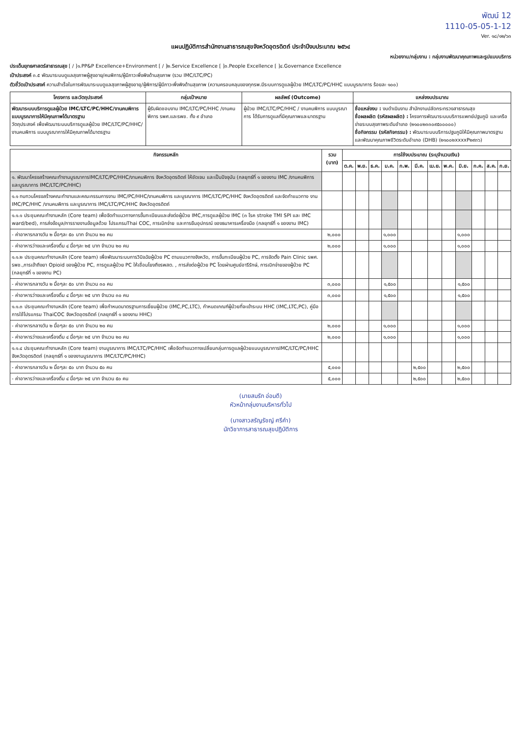พัฒน์ 12
1110-05-05-1-12
Ver. ๑๘/๑๒/๖๓
แผนปฏิบัติการสำนักงานสาธารณสุขจังหวัดอุตรดิตถ์ ประจำปีงบประมาณ ๒๕๖๔
หน่วยงาน/กลุ่มงาน : กลุ่มงานพัฒนาคุณภาพและรูปแบบบริการ
ประเด็นยุทธศาสตร์สาธารณสุข [ / ]๑.PP&P Excellence+Environment [ / ]๒.Service Excellence [ ]๓.People Excellence [ ]๔.Governance Excellence
เป้าประสงค์ ๓.๕ พัฒนาระบบดูแลสุขภาพผู้สูงอายุ/คนพิการ/ผู้มีภาวะพึ่งพิงด้านสุขภาพ (รวม IMC/LTC/PC)
ตัวชี้วัดเป้าประสงค์ ความสำเร็จในการพัฒนาระบบดูแลสุขภาพผู้สูงอายุ/ผู้พิการ/ผู้มีภาวะพึ่งพิงด้านสุขภาพ (ความครอบคลุมของทุกรพ.มีระบบการดูแลผู้ป่วย IMC/LTC/PC/HHC แบบบูรณาการ ร้อยละ ๑๐๐)
| โครงการ และวัตถุประสงค์ | กลุ่มเป้าหมาย | ผลลัพธ์ (Outcome) | แหล่งงบประมาณ |
| --- | --- | --- | --- |
| พัฒนาระบบบริการดูแลผู้ป่วย IMC/LTC/PC/HHC/งานคนพิการ แบบบูรณาการให้มีคุณภาพได้มาตรฐาน วัตถุประสงค์ เพื่อพัฒนาระบบบริการดูแลผู้ป่วย IMC/LTC/PC/HHC/งานคนพิการ แบบบูรณาการให้มีคุณภาพได้มาตรฐาน | ผู้รับผิดชอบงาน IMC/LTC/PC/HHC /งานคนพิการ รพศ.และรพช. ทั้ง ๙ อำเภอ | ผู้ป่วย IMC/LTC/PC/HHC / งานคนพิการ แบบบูรณาการ ได้รับการดูแลที่มีคุณภาพและมาตรฐาน | ชื่อแหล่งงบ : งบดำเนินงาน สำนักงานปลัดกระทรวงสาธารณสุข ชื่อผลผลิต (รหัสผลผลิต) : โครงการพัฒนาระบบบริการแพทย์ปฐมภูมิ และเครือข่ายระบบสุขภาพระดับอำเภอ (๒๑๐๐๒๓๓๐๙๕๐๐๐๐๐) ชื่อกิจกรรม (รหัสกิจกรรม) : พัฒนาระบบบริการปฐมภูมิให้มีคุณภาพมาตรฐานและพัฒนาคุณภาพชีวิตระดับอำเภอ (DHB) (๒๑๐๐๒xxxxP๒๙๓๖) |
| กิจกรรมหลัก | รวม (บาท) | การใช้งบประมาณ (ระบุจำนวนเงิน) | | | | | | | | | | | |
| --- | --- | --- | --- | --- | --- | --- | --- | --- | --- | --- | --- | --- | --- |
| | | ต.ค. | พ.ย. | ธ.ค. | ม.ค. | ก.พ. | มี.ค. | เม.ย. | พ.ค. | มิ.ย. | ก.ค. | ส.ค. | ก.ย. |
| ๑. พัฒนาโครงสร้างคณะทำงานบูรณาการIMC/LTC/PC/HHC/งานคนพิการ จังหวัดอุตรดิตถ์ ให้ชัดเจน และเป็นปัจจุบัน (กลยุทธ์ที่ ๑ ของงาน IMC /งานคนพิการ และบูรณาการ IMC/LTC/PC/HHC) | | | | | | | | | | | | | |
| ๑.๑ ทบทวนโครงสร้างคณะทำงานและคณะกรรมการงาน IMC/PC/HHC/งานคนพิการ และบูรณาการ IMC/LTC/PC/HHC จังหวัดอุตรดิตถ์ และจัดทำแนวทาง งาน IMC/PC/HHC /งานคนพิการ และบูรณาการ IMC/LTC/PC/HHC จังหวัดอุตรดิตถ์ | | | | | | | | | | | | | |
| ๑.๑.๑ ประชุมคณะทำงานหลัก (Core team) เพื่อจัดทำแนวทางการขึ้นทะเบียนและส่งต่อผู้ป่วย IMC,การดูแลผู้ป่วย IMC (๓ โรค stroke TMI SPI และ IMC ward/bed), การส่งข้อมูล/การรายงานข้อมูลด้วย โปรแกรมThai COC, การเบิกจ่าย และการยืมอุปกรณ์ ของธนาคารเครื่องมือ (กลยุทธ์ที่ ๑ ของงาน IMC) | | | | | | | | | | | | | |
| - ค่าอาหารกลางวัน ๒ มื้อๆละ ๕๐ บาท จำนวน ๒๐ คน | ๒,๐๐๐ | | | | ๑,๐๐๐ | | | | | ๑,๐๐๐ | | | |
| - ค่าอาหารว่างและเครื่องดื่ม ๔ มื้อๆละ ๒๕ บาท จำนวน ๒๐ คน | ๒,๐๐๐ | | | | ๑,๐๐๐ | | | | | ๑,๐๐๐ | | | |
| ๑.๑.๒ ประชุมคณะทำงานหลัก (Core team) เพื่อพัฒนาระบบการวินิจฉัยผู้ป่วย PC ตามแนวทางจังหวัด, การขึ้นทะเบียนผู้ป่วย PC, การจัดตั้ง Pain Clinic รพศ. รพช.,การเข้าถึงยา Opioid ของผู้ป่วย PC, การดูแลผู้ป่วย PC ให้เชื่อมโยงถึงรพสต. , การส่งต่อผู้ป่วย PC โดยผ่านศูนย์อารีรักษ์, การเบิกจ่ายของผู้ป่วย PC (กลยุทธ์ที่ ๑ ของงาน PC) | | | | | | | | | | | | | |
| - ค่าอาหารกลางวัน ๒ มื้อๆละ ๕๐ บาท จำนวน ๓๐ คน | ๓,๐๐๐ | | | | ๑,๕๐๐ | | | | | ๑,๕๐๐ | | | |
| - ค่าอาหารว่างและเครื่องดื่ม ๔ มื้อๆละ ๒๕ บาท จำนวน ๓๐ คน | ๓,๐๐๐ | | | | ๑,๕๐๐ | | | | | ๑,๕๐๐ | | | |
| ๑.๑.๓ ประชุมคณะทำงานหลัก (Core team) เพื่อกำหนดมาตรฐานการเยี่ยมผู้ป่วย (IMC,PC,LTC), กำหนดเกณฑ์ผู้ป่วยที่จะเข้าระบบ HHC (IMC,LTC,PC), คู่มือการใช้โปรแกรม ThaiCOC จังหวัดอุตรดิตถ์ (กลยุทธ์ที่ ๑ ของงาน HHC) | | | | | | | | | | | | | |
| - ค่าอาหารกลางวัน ๒ มื้อๆละ ๕๐ บาท จำนวน ๒๐ คน | ๒,๐๐๐ | | | | ๑,๐๐๐ | | | | | ๑,๐๐๐ | | | |
| - ค่าอาหารว่างและเครื่องดื่ม ๔ มื้อๆละ ๒๕ บาท จำนวน ๒๐ คน | ๒,๐๐๐ | | | | ๑,๐๐๐ | | | | | ๑,๐๐๐ | | | |
| ๑.๑.๔ ประชุมคณะทำงานหลัก (Core team) งานบูรณาการ IMC/LTC/PC/HHC เพื่อจัดทำแนวทางเปลี่ยนกลุ่มการดูแลผู้ป่วยแบบบูรณาการIMC/LTC/PC/HHC จังหวัดอุตรดิตถ์ (กลยุทธ์ที่ ๑ ของงานบูรณาการ IMC/LTC/PC/HHC) | | | | | | | | | | | | | |
| - ค่าอาหารกลางวัน ๒ มื้อๆละ ๕๐ บาท จำนวน ๕๐ คน | ๕,๐๐๐ | | | | | | ๒,๕๐๐ | | | ๒,๕๐๐ | | | |
| - ค่าอาหารว่างและเครื่องดื่ม ๔ มื้อๆละ ๒๕ บาท จำนวน ๕๐ คน | ๕,๐๐๐ | | | | | | ๒,๕๐๐ | | | ๒,๕๐๐ | | | |
(นายสมรัก อ่อนดี)
หัวหน้ากลุ่มงานบริหารทั่วไป
(นางสาวสรัญรัชญ์ ศรีคำ)
นักวิชาการสาธารณสุขปฏิบัติการ